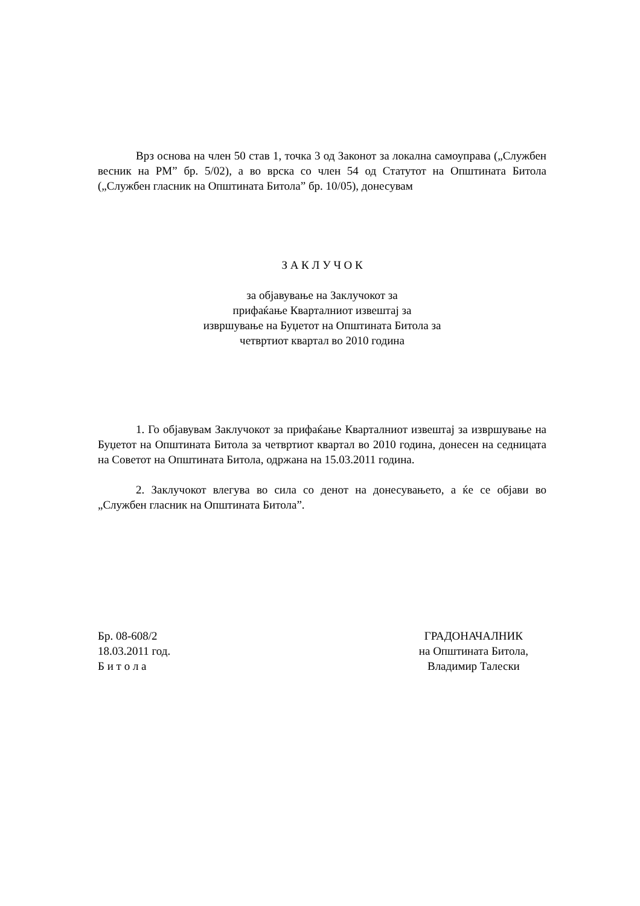Врз основа на член 50 став 1, точка 3 од Законот за локална самоуправа („Службен весник на РМ” бр. 5/02), а во врска со член 54 од Статутот на Општината Битола („Службен гласник на Општината Битола” бр. 10/05), донесувам
З А К Л У Ч О К
за објавување на Заклучокот за
прифаќање Кварталниот извештај за
извршување на Буџетот на Општината Битола за
четвртиот квартал во 2010 година
1. Го објавувам Заклучокот за прифаќање Кварталниот извештај за извршување на Буџетот на Општината Битола за четвртиот квартал во 2010 година, донесен на седницата на Советот на Општината Битола, одржана на 15.03.2011 година.
2. Заклучокот влегува во сила со денот на донесувањето, а ќе се објави во „Службен гласник на Општината Битола”.
Бр. 08-608/2
18.03.2011 год.
Б и т о л а
ГРАДОНАЧАЛНИК
на Општината Битола,
Владимир Талески